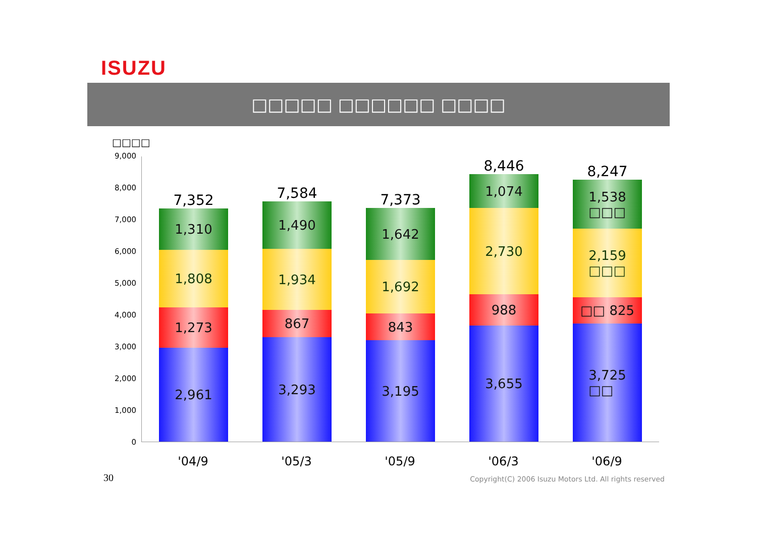ISUZU
□□□□□ □□□□□□ □□□□
□□□□
9,000
8,000
7,000
6,000
5,000
4,000
3,000
2,000
1,000
0
7,352
1,310
1,808
1,273
2,961
7,584
1,490
1,934
867
3,293
7,373
1,642
1,692
843
3,195
8,446
1,074
2,730
988
3,655
8,247
1,538
□□□
2,159
□□□
□□ 825
3,725
□□
'04/9 '05/3 '05/9 '06/3 '06/9
30
Copyright(C) 2006 Isuzu Motors Ltd. All rights reserved